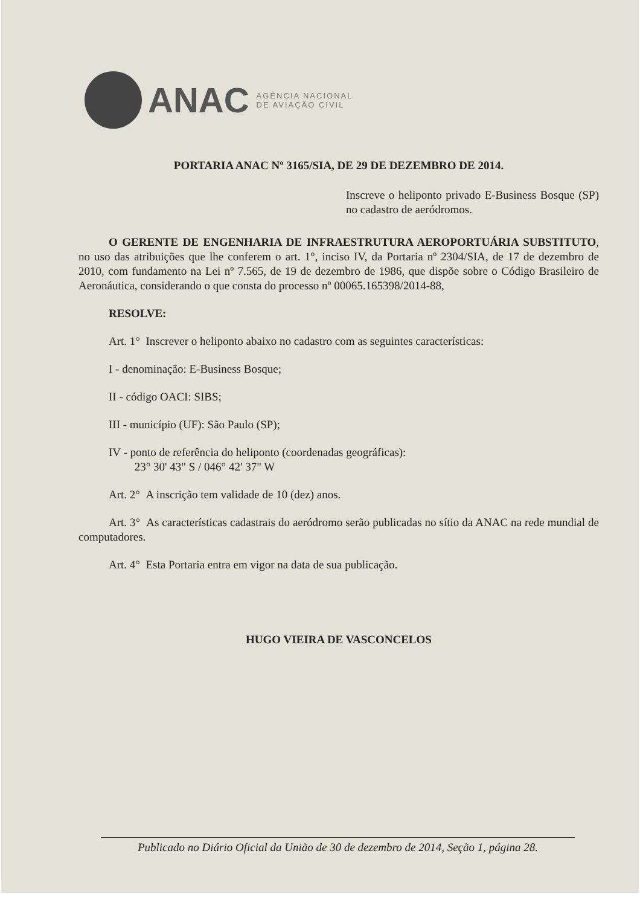ANAC
AGÊNCIA NACIONAL
DE AVIAÇÃO CIVIL
PORTARIA ANAC Nº 3165/SIA, DE 29 DE DEZEMBRO DE 2014.
Inscreve o heliponto privado E-Business Bosque (SP) no cadastro de aeródromos.
O GERENTE DE ENGENHARIA DE INFRAESTRUTURA AEROPORTUÁRIA SUBSTITUTO, no uso das atribuições que lhe conferem o art. 1°, inciso IV, da Portaria nº 2304/SIA, de 17 de dezembro de 2010, com fundamento na Lei nº 7.565, de 19 de dezembro de 1986, que dispõe sobre o Código Brasileiro de Aeronáutica, considerando o que consta do processo nº 00065.165398/2014-88,
RESOLVE:
Art. 1° Inscrever o heliponto abaixo no cadastro com as seguintes características:
I - denominação: E-Business Bosque;
II - código OACI: SIBS;
III - município (UF): São Paulo (SP);
IV - ponto de referência do heliponto (coordenadas geográficas):
23° 30' 43" S / 046° 42' 37" W
Art. 2° A inscrição tem validade de 10 (dez) anos.
Art. 3° As características cadastrais do aeródromo serão publicadas no sítio da ANAC na rede mundial de computadores.
Art. 4° Esta Portaria entra em vigor na data de sua publicação.
HUGO VIEIRA DE VASCONCELOS
Publicado no Diário Oficial da União de 30 de dezembro de 2014, Seção 1, página 28.